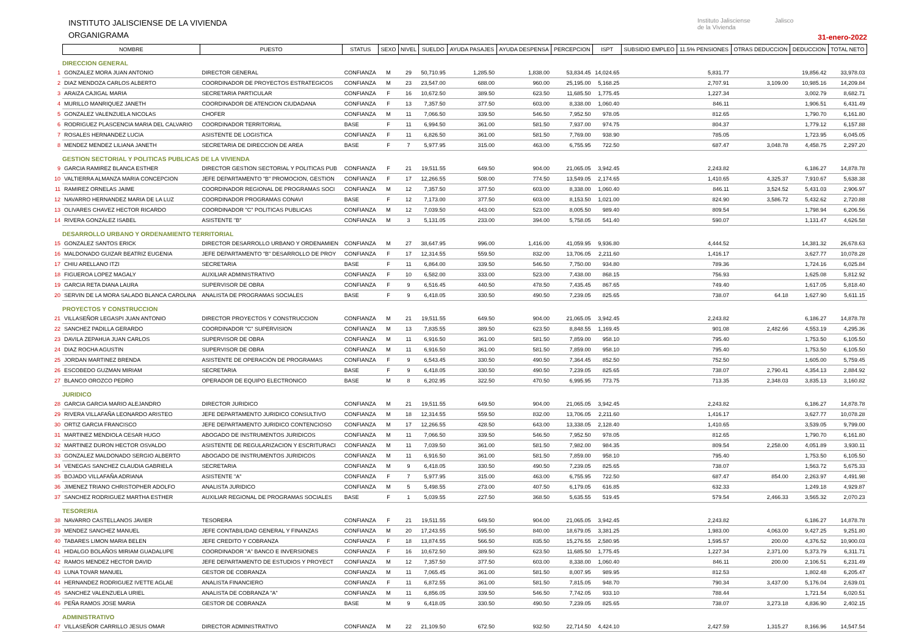INSTITUTO JALISCIENSE DE LA VIVIENDA
ORGANIGRAMA
Instituto Jalisciense
de la Vivienda
Jalisco
31-enero-2022
| | NOMBRE | PUESTO | STATUS | SEXO | NIVEL | SUELDO | AYUDA PASAJES | AYUDA DESPENSA | PERCEPCION | ISPT | SUBSIDIO EMPLEO | 11.5% PENSIONES | OTRAS DEDUCCION | DEDUCCION | TOTAL NETO |
| --- | --- | --- | --- | --- | --- | --- | --- | --- | --- | --- | --- | --- | --- | --- | --- |
| DIRECCION GENERAL | | | | | | | | | | | | | | | |
| 1 | GONZALEZ MORA JUAN ANTONIO | DIRECTOR GENERAL | CONFIANZA | M | 29 | 50,710.95 | 1,285.50 | 1,838.00 | 53,834.45 | 14,024.65 | | 5,831.77 | | 19,856.42 | 33,978.03 |
| 2 | DIAZ MENDOZA CARLOS ALBERTO | COORDINADOR DE PROYECTOS ESTRATEGICOS | CONFIANZA | M | 23 | 23,547.00 | 688.00 | 960.00 | 25,195.00 | 5,168.25 | | 2,707.91 | 3,109.00 | 10,985.16 | 14,209.84 |
| 3 | ARAIZA CAJIGAL MARIA | SECRETARIA PARTICULAR | CONFIANZA | F | 16 | 10,672.50 | 389.50 | 623.50 | 11,685.50 | 1,775.45 | | 1,227.34 | | 3,002.79 | 8,682.71 |
| 4 | MURILLO MANRIQUEZ JANETH | COORDINADOR DE ATENCION CIUDADANA | CONFIANZA | F | 13 | 7,357.50 | 377.50 | 603.00 | 8,338.00 | 1,060.40 | | 846.11 | | 1,906.51 | 6,431.49 |
| 5 | GONZALEZ VALENZUELA NICOLAS | CHOFER | CONFIANZA | M | 11 | 7,066.50 | 339.50 | 546.50 | 7,952.50 | 978.05 | | 812.65 | | 1,790.70 | 6,161.80 |
| 6 | RODRIGUEZ PLASCENCIA MARIA DEL CALVARIO | COORDINADOR TERRITORIAL | BASE | F | 11 | 6,994.50 | 361.00 | 581.50 | 7,937.00 | 974.75 | | 804.37 | | 1,779.12 | 6,157.88 |
| 7 | ROSALES HERNANDEZ LUCIA | ASISTENTE DE LOGISTICA | CONFIANZA | F | 11 | 6,826.50 | 361.00 | 581.50 | 7,769.00 | 938.90 | | 785.05 | | 1,723.95 | 6,045.05 |
| 8 | MENDEZ MENDEZ LILIANA JANETH | SECRETARIA DE DIRECCION DE AREA | BASE | F | 7 | 5,977.95 | 315.00 | 463.00 | 6,755.95 | 722.50 | | 687.47 | 3,048.78 | 4,458.75 | 2,297.20 |
| GESTION SECTORIAL Y POLITICAS PUBLICAS DE LA VIVIENDA | | | | | | | | | | | | | | | |
| 9 | GARCIA RAMIREZ BLANCA ESTHER | DIRECTOR GESTION SECTORIAL Y POLITICAS PUB | CONFIANZA | F | 21 | 19,511.55 | 649.50 | 904.00 | 21,065.05 | 3,942.45 | | 2,243.82 | | 6,186.27 | 14,878.78 |
| 10 | VALTIERRA ALMANZA MARIA CONCEPCION | JEFE DEPARTAMENTO "B" PROMOCION, GESTION | CONFIANZA | F | 17 | 12,266.55 | 508.00 | 774.50 | 13,549.05 | 2,174.65 | | 1,410.65 | 4,325.37 | 7,910.67 | 5,638.38 |
| 11 | RAMIREZ ORNELAS JAIME | COORDINADOR REGIONAL DE PROGRAMAS SOCI | CONFIANZA | M | 12 | 7,357.50 | 377.50 | 603.00 | 8,338.00 | 1,060.40 | | 846.11 | 3,524.52 | 5,431.03 | 2,906.97 |
| 12 | NAVARRO HERNANDEZ MARIA DE LA LUZ | COORDINADOR PROGRAMAS CONAVI | BASE | F | 12 | 7,173.00 | 377.50 | 603.00 | 8,153.50 | 1,021.00 | | 824.90 | 3,586.72 | 5,432.62 | 2,720.88 |
| 13 | OLIVARES CHAVEZ HECTOR RICARDO | COORDINADOR "C" POLITICAS PUBLICAS | CONFIANZA | M | 12 | 7,039.50 | 443.00 | 523.00 | 8,005.50 | 989.40 | | 809.54 | | 1,798.94 | 6,206.56 |
| 14 | RIVERA GONZÁLEZ ISABEL | ASISTENTE "B" | CONFIANZA | M | 3 | 5,131.05 | 233.00 | 394.00 | 5,758.05 | 541.40 | | 590.07 | | 1,131.47 | 4,626.58 |
| DESARROLLO URBANO Y ORDENAMIENTO TERRITORIAL | | | | | | | | | | | | | | | |
| 15 | GONZALEZ SANTOS ERICK | DIRECTOR DESARROLLO URBANO Y ORDENAMIEN | CONFIANZA | M | 27 | 38,647.95 | 996.00 | 1,416.00 | 41,059.95 | 9,936.80 | | 4,444.52 | | 14,381.32 | 26,678.63 |
| 16 | MALDONADO GUIZAR BEATRIZ EUGENIA | JEFE DEPARTAMENTO "B" DESARROLLO DE PROY | CONFIANZA | F | 17 | 12,314.55 | 559.50 | 832.00 | 13,706.05 | 2,211.60 | | 1,416.17 | | 3,627.77 | 10,078.28 |
| 17 | CHIU ARELLANO ITZI | SECRETARIA | BASE | F | 11 | 6,864.00 | 339.50 | 546.50 | 7,750.00 | 934.80 | | 789.36 | | 1,724.16 | 6,025.84 |
| 18 | FIGUEROA LOPEZ MAGALY | AUXILIAR ADMINISTRATIVO | CONFIANZA | F | 10 | 6,582.00 | 333.00 | 523.00 | 7,438.00 | 868.15 | | 756.93 | | 1,625.08 | 5,812.92 |
| 19 | GARCIA RETA DIANA LAURA | SUPERVISOR DE OBRA | CONFIANZA | F | 9 | 6,516.45 | 440.50 | 478.50 | 7,435.45 | 867.65 | | 749.40 | | 1,617.05 | 5,818.40 |
| 20 | SERVIN DE LA MORA SALADO BLANCA CAROLINA | ANALISTA DE PROGRAMAS SOCIALES | BASE | F | 9 | 6,418.05 | 330.50 | 490.50 | 7,239.05 | 825.65 | | 738.07 | 64.18 | 1,627.90 | 5,611.15 |
| PROYECTOS Y CONSTRUCCION | | | | | | | | | | | | | | | |
| 21 | VILLASEÑOR LEGASPI JUAN ANTONIO | DIRECTOR PROYECTOS Y CONSTRUCCION | CONFIANZA | M | 21 | 19,511.55 | 649.50 | 904.00 | 21,065.05 | 3,942.45 | | 2,243.82 | | 6,186.27 | 14,878.78 |
| 22 | SANCHEZ PADILLA GERARDO | COORDINADOR "C" SUPERVISION | CONFIANZA | M | 13 | 7,835.55 | 389.50 | 623.50 | 8,848.55 | 1,169.45 | | 901.08 | 2,482.66 | 4,553.19 | 4,295.36 |
| 23 | DAVILA ZEPAHUA JUAN CARLOS | SUPERVISOR DE OBRA | CONFIANZA | M | 11 | 6,916.50 | 361.00 | 581.50 | 7,859.00 | 958.10 | | 795.40 | | 1,753.50 | 6,105.50 |
| 24 | DIAZ ROCHA AGUSTIN | SUPERVISOR DE OBRA | CONFIANZA | M | 11 | 6,916.50 | 361.00 | 581.50 | 7,859.00 | 958.10 | | 795.40 | | 1,753.50 | 6,105.50 |
| 25 | JORDAN MARTINEZ BRENDA | ASISTENTE DE OPERACIÓN DE PROGRAMAS | CONFIANZA | F | 9 | 6,543.45 | 330.50 | 490.50 | 7,364.45 | 852.50 | | 752.50 | | 1,605.00 | 5,759.45 |
| 26 | ESCOBEDO GUZMAN MIRIAM | SECRETARIA | BASE | F | 9 | 6,418.05 | 330.50 | 490.50 | 7,239.05 | 825.65 | | 738.07 | 2,790.41 | 4,354.13 | 2,884.92 |
| 27 | BLANCO OROZCO PEDRO | OPERADOR DE EQUIPO ELECTRONICO | BASE | M | 8 | 6,202.95 | 322.50 | 470.50 | 6,995.95 | 773.75 | | 713.35 | 2,348.03 | 3,835.13 | 3,160.82 |
| JURIDICO | | | | | | | | | | | | | | | |
| 28 | GARCIA GARCIA MARIO ALEJANDRO | DIRECTOR JURIDICO | CONFIANZA | M | 21 | 19,511.55 | 649.50 | 904.00 | 21,065.05 | 3,942.45 | | 2,243.82 | | 6,186.27 | 14,878.78 |
| 29 | RIVERA VILLAFAÑA LEONARDO ARISTEO | JEFE DEPARTAMENTO JURIDICO CONSULTIVO | CONFIANZA | M | 18 | 12,314.55 | 559.50 | 832.00 | 13,706.05 | 2,211.60 | | 1,416.17 | | 3,627.77 | 10,078.28 |
| 30 | ORTIZ GARCIA FRANCISCO | JEFE DEPARTAMENTO JURIDICO CONTENCIOSO | CONFIANZA | M | 17 | 12,266.55 | 428.50 | 643.00 | 13,338.05 | 2,128.40 | | 1,410.65 | | 3,539.05 | 9,799.00 |
| 31 | MARTINEZ MENDIOLA CESAR HUGO | ABOGADO DE INSTRUMENTOS JURIDICOS | CONFIANZA | M | 11 | 7,066.50 | 339.50 | 546.50 | 7,952.50 | 978.05 | | 812.65 | | 1,790.70 | 6,161.80 |
| 32 | MARTINEZ DURON HECTOR OSVALDO | ASISTENTE DE REGULARIZACION Y ESCRITURACI | CONFIANZA | M | 11 | 7,039.50 | 361.00 | 581.50 | 7,982.00 | 984.35 | | 809.54 | 2,258.00 | 4,051.89 | 3,930.11 |
| 33 | GONZALEZ MALDONADO SERGIO ALBERTO | ABOGADO DE INSTRUMENTOS JURIDICOS | CONFIANZA | M | 11 | 6,916.50 | 361.00 | 581.50 | 7,859.00 | 958.10 | | 795.40 | | 1,753.50 | 6,105.50 |
| 34 | VENEGAS SANCHEZ CLAUDIA GABRIELA | SECRETARIA | CONFIANZA | M | 9 | 6,418.05 | 330.50 | 490.50 | 7,239.05 | 825.65 | | 738.07 | | 1,563.72 | 5,675.33 |
| 35 | BOJADO VILLAFAÑA ADRIANA | ASISTENTE "A" | CONFIANZA | F | 7 | 5,977.95 | 315.00 | 463.00 | 6,755.95 | 722.50 | | 687.47 | 854.00 | 2,263.97 | 4,491.98 |
| 36 | JIMENEZ TRIANO CHRISTOPHER ADOLFO | ANALISTA JURIDICO | CONFIANZA | M | 5 | 5,498.55 | 273.00 | 407.50 | 6,179.05 | 616.85 | | 632.33 | | 1,249.18 | 4,929.87 |
| 37 | SANCHEZ RODRIGUEZ MARTHA ESTHER | AUXILIAR REGIONAL DE PROGRAMAS SOCIALES | BASE | F | 1 | 5,039.55 | 227.50 | 368.50 | 5,635.55 | 519.45 | | 579.54 | 2,466.33 | 3,565.32 | 2,070.23 |
| TESORERIA | | | | | | | | | | | | | | | |
| 38 | NAVARRO CASTELLANOS JAVIER | TESORERA | CONFIANZA | F | 21 | 19,511.55 | 649.50 | 904.00 | 21,065.05 | 3,942.45 | | 2,243.82 | | 6,186.27 | 14,878.78 |
| 39 | MENDEZ SANCHEZ MANUEL | JEFE CONTABILIDAD GENERAL Y FINANZAS | CONFIANZA | M | 20 | 17,243.55 | 595.50 | 840.00 | 18,679.05 | 3,381.25 | | 1,983.00 | 4,063.00 | 9,427.25 | 9,251.80 |
| 40 | TABARES LIMON MARIA BELEN | JEFE CREDITO Y COBRANZA | CONFIANZA | F | 18 | 13,874.55 | 566.50 | 835.50 | 15,276.55 | 2,580.95 | | 1,595.57 | 200.00 | 4,376.52 | 10,900.03 |
| 41 | HIDALGO BOLAÑOS MIRIAM GUADALUPE | COORDINADOR "A" BANCO E INVERSIONES | CONFIANZA | F | 16 | 10,672.50 | 389.50 | 623.50 | 11,685.50 | 1,775.45 | | 1,227.34 | 2,371.00 | 5,373.79 | 6,311.71 |
| 42 | RAMOS MENDEZ HECTOR DAVID | JEFE DEPARTAMENTO DE ESTUDIOS Y PROYECT | CONFIANZA | M | 12 | 7,357.50 | 377.50 | 603.00 | 8,338.00 | 1,060.40 | | 846.11 | 200.00 | 2,106.51 | 6,231.49 |
| 43 | LUNA TOVAR MANUEL | GESTOR DE COBRANZA | CONFIANZA | M | 11 | 7,065.45 | 361.00 | 581.50 | 8,007.95 | 989.95 | | 812.53 | | 1,802.48 | 6,205.47 |
| 44 | HERNANDEZ RODRIGUEZ IVETTE AGLAE | ANALISTA FINANCIERO | CONFIANZA | F | 11 | 6,872.55 | 361.00 | 581.50 | 7,815.05 | 948.70 | | 790.34 | 3,437.00 | 5,176.04 | 2,639.01 |
| 45 | SANCHEZ VALENZUELA URIEL | ANALISTA DE COBRANZA "A" | CONFIANZA | M | 11 | 6,856.05 | 339.50 | 546.50 | 7,742.05 | 933.10 | | 788.44 | | 1,721.54 | 6,020.51 |
| 46 | PEÑA RAMOS JOSE MARIA | GESTOR DE COBRANZA | BASE | M | 9 | 6,418.05 | 330.50 | 490.50 | 7,239.05 | 825.65 | | 738.07 | 3,273.18 | 4,836.90 | 2,402.15 |
| ADMINISTRATIVO | | | | | | | | | | | | | | | |
| 47 | VILLASEÑOR CARRILLO JESUS OMAR | DIRECTOR ADMINISTRATIVO | CONFIANZA | M | 22 | 21,109.50 | 672.50 | 932.50 | 22,714.50 | 4,424.10 | | 2,427.59 | 1,315.27 | 8,166.96 | 14,547.54 |